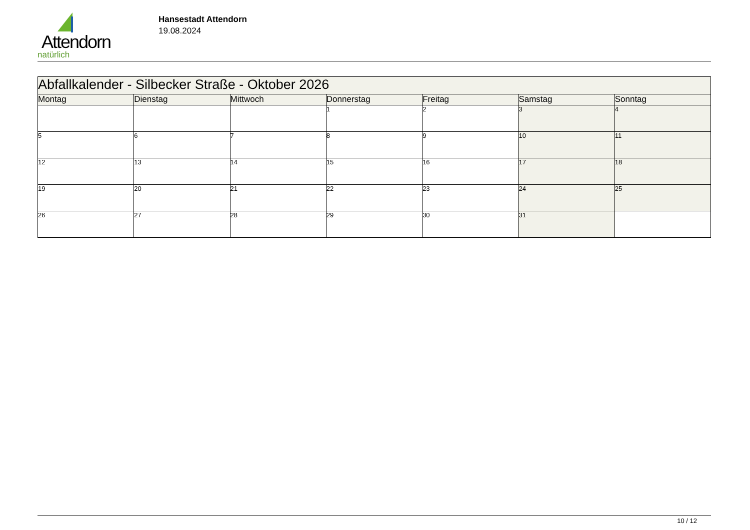Attendorn
natürlich
Hansestadt Attendorn
19.08.2024
| Abfallkalender - Silbecker Straße - Oktober 2026 | | | | | | |
| Montag | Dienstag | Mittwoch | Donnerstag | Freitag | Samstag | Sonntag |
| | | | 1 | 2 | 3 | 4 |
| 5 | 6 | 7 | 8 | 9 | 10 | 11 |
| 12 | 13 | 14 | 15 | 16 | 17 | 18 |
| 19 | 20 | 21 | 22 | 23 | 24 | 25 |
| 26 | 27 | 28 | 29 | 30 | 31 | |
10 / 12